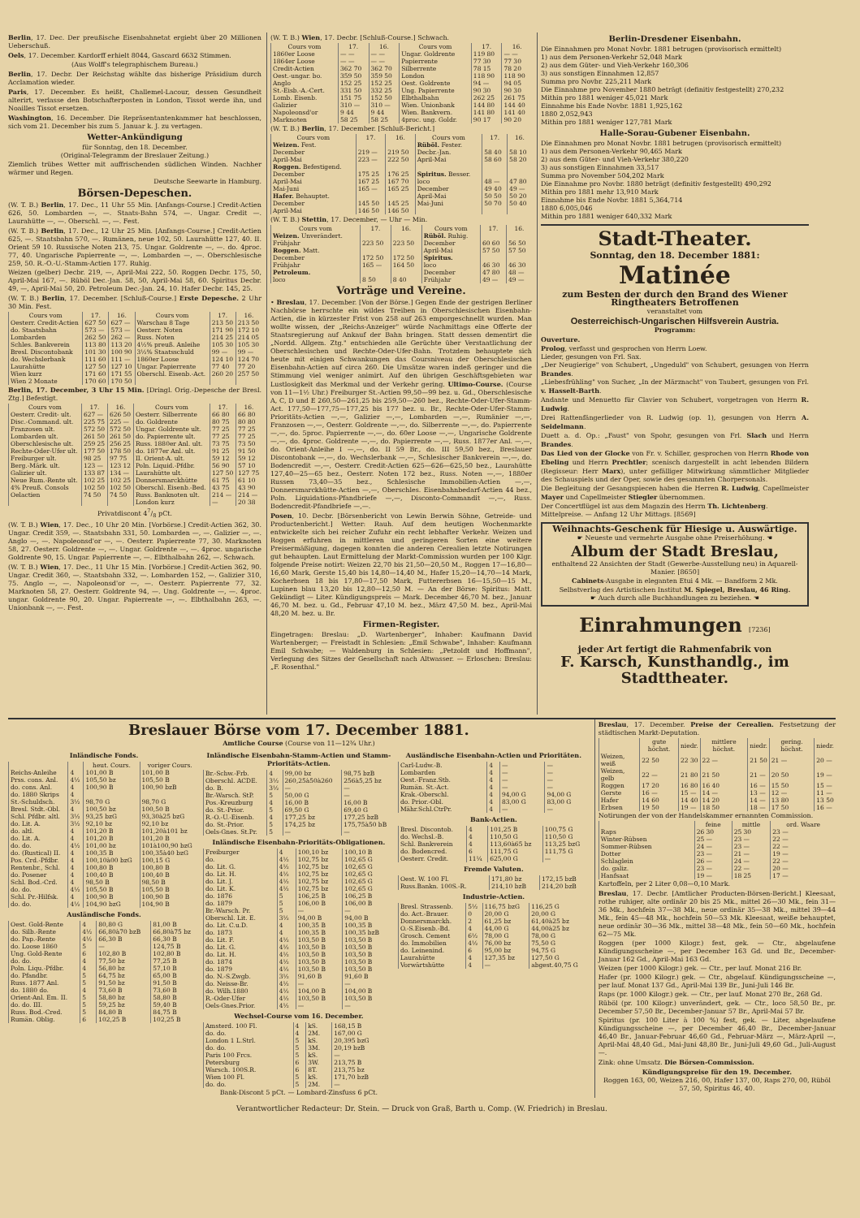Berlin, 17. Dec. Der preußische Eisenbahnetat ergiebt über 20 Millionen Ueberschuß.
Oels, 17. December. Kardorff erhielt 8044, Gascard 6632 Stimmen.
(Aus Wolff's telegraphischem Bureau.)
Berlin, 17. Decbr. Der Reichstag wählte das bisherige Präsidium durch Acclamation wieder.
Paris, 17. December. Es heißt, Challemel-Lacour, dessen Gesundheit alterirt, verlasse den Botschafterposten in London, Tissot werde ihn, und Noailles Tissot ersetzen.
Washington, 16. December. Die Repräsentantenkammer hat beschlossen, sich vom 21. December bis zum 5. Januar k. J. zu vertagen.
Wetter-Ankündigung
für Sonntag, den 18. December.
(Original-Telegramm der Breslauer Zeitung.)
Ziemlich trübes Wetter mit auffrischenden südlichen Winden. Nachher wärmer und Regen.
Deutsche Seewarte in Hamburg.
Börsen-Depeschen.
(W. T. B.) Berlin, 17. Dec., 11 Uhr 55 Min. [Anfangs-Course.] Credit-Actien 626, 50. Lombarden —, —. Staats-Bahn 574, —. Ungar. Credit —. Laurahütte —, —. Oberschl. —, —. Fest.
(W. T. B.) Berlin, 17. Dec., 12 Uhr 25 Min. [Anfangs-Course.] Credit-Actien 625, —. Staatsbahn 570, —. Rumänen, neue 102, 50. Laurahütte 127, 40. II. Orient 59 10. Russische Noten 213, 75. Ungar. Goldrente —, —. do. 4proc. 77, 40. Ungarische Papierrente —, —. Lombarden —, —. Oberschlesische 259, 50. R.-O.-U.-Stamm-Actien 177. Ruhig.
Weizen (gelber) Decbr. 219, —, April-Mai 222, 50. Roggen Decbr. 175, 50, April-Mai 167, —. Rüböl Dec.-Jan. 58, 50, April-Mai 58, 60. Spiritus Decbr. 49, —, April-Mai 50, 20. Petroleum Dec.-Jan. 24, 10. Hafer Decbr. 145, 25.
(W. T. B.) Berlin, 17. December. [Schluß-Course.] Erste Depesche. 2 Uhr 30 Min. Fest.
| Cours vom | 17. | 16. | Cours vom | 17. | 16. |
| --- | --- | --- | --- | --- | --- |
| Oesterr. Credit-Actien | 627 50 | 627 — | Warschau 8 Tage | 213 50 | 213 50 |
| do. Staatsbahn | 573 — | 573 — | Oesterr. Noten | 171 90 | 172 10 |
| Lombarden | 262 50 | 262 — | Russ. Noten | 214 25 | 214 05 |
| Schles. Bankverein | 113 80 | 113 20 | 4½% preuß. Anleihe | 105 30 | 105 30 |
| Bresl. Discontobank | 101 30 | 100 90 | 3½% Staatsschuld | 99 — | 99 — |
| do. Wechslerbank | 111 60 | 111 — | 1860er Loose | 124 10 | 124 70 |
| Laurahütte | 127 50 | 127 10 | Ungar. Papierrente | 77 40 | 77 20 |
| Wien kurz | 171 60 | 171 55 | Oberschl. Eisenb.-Act. | 260 20 | 257 50 |
| Wien 2 Monate | 170 60 | 170 50 | | | |
Berlin, 17. December, 3 Uhr 15 Min. [Dringl. Orig.-Depesche der Bresl. Ztg.] Befestigt.
| Cours vom | 17. | 16. | Cours vom | 17. | 16. |
| --- | --- | --- | --- | --- | --- |
| Oesterr. Credit- ult. | 627 — | 626 50 | Oesterr. Silberrente | 66 80 | 66 80 |
| Disc.-Command. ult. | 225 75 | 225 — | do. Goldrente | 80 75 | 80 80 |
| Franzosen ult. | 572 50 | 572 50 | Ungar. Goldrente ult. | 77 25 | 77 25 |
| Lombarden ult. | 261 50 | 261 50 | do. Papierrente ult. | 77 25 | 77 25 |
| Oberschlesische ult. | 259 25 | 256 25 | Russ. 1880er Anl. ult. | 73 75 | 73 50 |
| Rechte-Oder-Ufer ult. | 177 50 | 178 50 | do. 1877er Anl. ult. | 91 25 | 91 50 |
| Freiburger ult. | 98 25 | 97 75 | II. Orient-A. ult. | 59 12 | 59 12 |
| Berg.-Märk. ult. | 123 — | 123 12 | Poln. Liquid.-Pfdbr. | 56 90 | 57 10 |
| Galizier ult. | 133 87 | 134 — | Laurahütte ult. | 127 50 | 127 75 |
| Neue Rum.-Rente ult. | 102 25 | 102 25 | Donnersmarckhütte | 61 75 | 61 10 |
| 4% Preuß. Consols | 102 50 | 102 50 | Oberschl. Eisenb.-Bed. | 43 75 | 43 90 |
| Oelactien | 74 50 | 74 50 | Russ. Banknoten ult. | 214 — | 214 — |
| | | | London kurz | — | 20 38 |
Privatdiscont 47/8 pCt.
(W. T. B.) Wien, 17. Dec., 10 Uhr 20 Min. [Vorbörse.] Credit-Actien 362, 30. Ungar. Credit 359, —. Staatsbahn 331, 50. Lombarden —, —. Galizier —, —. Anglo —, —. Napoleonsd'or —, —. Oesterr. Papierrente 77, 30. Marknoten 58, 27. Oesterr. Goldrente —, —. Ungar. Goldrente —, —. 4proc. ungarische Goldrente 90, 15. Ungar. Papierrente —, —. Elbthalbahn 262, —. Schwach.
(W. T. B.) Wien, 17. Dec., 11 Uhr 15 Min. [Vorbörse.] Credit-Actien 362, 90. Ungar. Credit 360, —. Staatsbahn 332, —. Lombarden 152, —. Galizier 310, 75. Anglo —, —. Napoleonsd'or —, —. Oesterr. Papierrente 77, 32. Marknoten 58, 27. Oesterr. Goldrente 94, —. Ung. Goldrente —, —. 4proc. ungar. Goldrente 90, 20. Ungar. Papierrente —, —. Elbthalbahn 263, —. Unionbank —, —. Fest.
(W. T. B.) Wien, 17. Decbr. [Schluß-Course.] Schwach.
| Cours vom | 17. | 16. | Cours vom | 17. | 16. |
| --- | --- | --- | --- | --- | --- |
| 1860er Loose | — — | — — | Ungar. Goldrente | 119 80 | — — |
| 1864er Loose | — — | — — | Papierrente | 77 30 | 77 30 |
| Credit-Actien | 362 70 | 362 70 | Silberrente | 78 15 | 78 20 |
| Oest.-ungar. bo. | 359 50 | 359 50 | London | 118 90 | 118 90 |
| Anglo | 152 25 | 152 25 | Oest. Goldrente | 94 — | 94 05 |
| St.-Eisb.-A.-Cert. | 331 50 | 332 25 | Ung. Papierrente | 90 30 | 90 30 |
| Lomb. Eisenb. | 151 75 | 152 50 | Elbthalbahn | 262 25 | 261 75 |
| Galizier | 310 — | 310 — | Wien. Unionbank | 144 80 | 144 40 |
| Napoleonsd'or | 9 44 | 9 44 | Wien. Bankvern. | 141 80 | 141 40 |
| Marknoten | 58 25 | 58 25 | 4proc. ung. Goldr. | 90 17 | 90 20 |
(W. T. B.) Berlin, 17. December. [Schluß-Bericht.]
| Cours vom | 17. | 16. | Cours vom | 17. | 16. |
| --- | --- | --- | --- | --- | --- |
| Weizen. Fest. | | | Rüböl. Fester. | | |
| December | 219 — | 219 50 | Decbr.-Jan. | 58 40 | 58 10 |
| April-Mai | 223 — | 222 50 | April-Mai | 58 60 | 58 20 |
| Roggen. Befestigend. | | | | | |
| December | 175 25 | 176 25 | Spiritus. Besser. | | |
| April-Mai | 167 25 | 167 70 | loco | 48 — | 47 80 |
| Mai-Juni | 165 — | 165 25 | December | 49 40 | 49 — |
| Hafer. Behauptet. | | | April-Mai | 50 50 | 50 20 |
| December | 145 50 | 145 25 | Mai-Juni | 50 70 | 50 40 |
| April-Mai | 146 50 | 146 50 | | | |
(W. T. B.) Stettin, 17. December, — Uhr — Min.
| Cours vom | 17. | 16. | Cours vom | 17. | 16. |
| --- | --- | --- | --- | --- | --- |
| Weizen. Unverändert. | | | Rüböl. Ruhig. | | |
| Frühjahr | 223 50 | 223 50 | December | 60 60 | 56 50 |
| Roggen. Matt. | | | April-Mai | 57 50 | 57 50 |
| December | 172 50 | 172 50 | Spiritus. | | |
| Frühjahr | 165 — | 164 50 | loco | 46 30 | 46 30 |
| Petroleum. | | | December | 47 80 | 48 — |
| loco | 8 50 | 8 40 | Frühjahr | 49 — | 49 — |
Vorträge und Vereine.
• Breslau, 17. December. [Von der Börse.] Gegen Ende der gestrigen Berliner Nachbörse herrschte ein wildes Treiben in Oberschlesischen Eisenbahn-Actien, die in kürzester Frist von 258 auf 263 emporgeschnellt wurden. Man wollte wissen, der „Reichs-Anzeiger" würde Nachmittags eine Offerte der Staatsregierung auf Ankauf der Bahn bringen. Statt dessen dementirt die „Nordd. Allgem. Ztg." entschieden alle Gerüchte über Verstaatlichung der Oberschlesischen und Rechte-Oder-Ufer-Bahn. Trotzdem behauptete sich heute mit einigen Schwankungen das Coursniveau der Oberschlesischen Eisenbahn-Actien auf circa 260. Die Umsätze waren indeß geringer und die Stimmung viel weniger animirt. Auf den übrigen Geschäftsgebieten war Lustlosigkeit das Merkmal und der Verkehr gering. Ultimo-Course. (Course von 11—1½ Uhr.) Freiburger St.-Actien 99,50—99 bez. u. Gd., Oberschlesische A, C, D und E 260,50—261,25 bis 259,50—260 bez., Rechte-Oder-Ufer-Stamm-Act. 177,50—177,75—177,25 bis 177 bez. u. Br., Rechte-Oder-Ufer-Stamm-Prioritäts-Actien —,—, Galizier —,—, Lombarden —,—, Rumänier —,—, Franzosen —,—, Oesterr. Goldrente —,—, do. Silberrente —,—, do. Papierrente —,—, do. 5proc. Papierrente —,—, do. 60er Loose —,—, Ungarische Goldrente —,—, do. 4proc. Goldrente —,—, do. Papierrente —,—, Russ. 1877er Anl. —,—, do. Orient-Anleihe I —,—, do. II 59 Br., do. III 59,50 bez., Breslauer Discontobank —,—, do. Wechslerbank —,—, Schlesischer Bankverein —,—, do. Bodencredit —,—, Oesterr. Credit-Actien 625—626—625,50 bez., Laurahütte 127,40—25—65 bez., Oesterr. Noten 172 bez., Russ. Noten —,—, 1880er Russen 73,40—35 bez., Schlesische Immobilien-Actien —,—, Donnersmarckhütte-Actien —,—, Oberschles. Eisenbahnbedarf-Actien 44 bez., Poln. Liquidations-Pfandbriefe —,—, Disconto-Commandit —,—, Russ. Bodencredit-Pfandbriefe —,—.
Posen, 10. Decbr. [Börsenbericht von Lewin Berwin Söhne, Getreide- und Productenbericht.] Wetter: Rauh. Auf dem heutigen Wochenmarkte entwickelte sich bei reicher Zufuhr ein recht lebhafter Verkehr. Weizen und Roggen erfuhren in mittleren und geringeren Sorten eine weitere Preisermäßigung, dagegen konnten die anderen Cerealien letzte Notirungen gut behaupten. Laut Ermittelung der Markt-Commission wurden per 100 Klgr. folgende Preise notirt: Weizen 22,70 bis 21,50—20,50 M., Roggen 17—16,80—16,60 Mark, Gerste 15,40 bis 14,80—14,40 M., Hafer 15,20—14,70—14 Mark, Kocherbsen 18 bis 17,80—17,50 Mark, Futtererbsen 16—15,50—15 M., Lupinen blau 13,20 bis 12,80—12,50 M. — An der Börse: Spiritus: Matt. Gekündigt — Liter. Kündigungspreis — Mark. December 46,70 M. bez., Januar 46,70 M. bez. u. Gd., Februar 47,10 M. bez., März 47,50 M. bez., April-Mai 48,20 M. bez. u. Br.
Firmen-Register.
Eingetragen: Breslau: „D. Wartenberger", Inhaber: Kaufmann David Wartenberger; — Freistadt in Schlesien: „Emil Schwabe", Inhaber: Kaufmann Emil Schwabe; — Waldenburg in Schlesien: „Petzoldt und Hoffmann", Verlegung des Sitzes der Gesellschaft nach Altwasser. — Erloschen: Breslau: „F. Rosenthal."
Berlin-Dresdener Eisenbahn.
Die Einnahmen pro Monat Novbr. 1881 betrugen (provisorisch ermittelt)
1) aus dem Personen-Verkehr 52,048 Mark
2) aus dem Güter- und Vieh-Verkehr 160,306
3) aus sonstigen Einnahmen 12,857
Summa pro Novbr. 225,211 Mark
Die Einnahme pro November 1880 beträgt (definitiv festgestellt) 270,232
Mithin pro 1881 weniger 45,021 Mark
Einnahme bis Ende Novbr. 1881 1,925,162
1880 2,052,943
Mithin pro 1881 weniger 127,781 Mark
Halle-Sorau-Gubener Eisenbahn.
Die Einnahmen pro Monat Novbr. 1881 betrugen (provisorisch ermittelt)
1) aus dem Personen-Verkehr 90,465 Mark
2) aus dem Güter- und Vieh-Verkehr 380,220
3) aus sonstigen Einnahmen 33,517
Summa pro November 504,202 Mark
Die Einnahme pro Novbr. 1880 beträgt (definitiv festgestellt) 490,292
Mithin pro 1881 mehr 13,910 Mark
Einnahme bis Ende Novbr. 1881 5,364,714
1880 6,005,046
Mithin pro 1881 weniger 640,332 Mark
Stadt-Theater.
Sonntag, den 18. December 1881:
Matinée
zum Besten der durch den Brand des Wiener Ringtheaters Betroffenen
veranstaltet vom
Oesterreichisch-Ungarischen Hilfsverein Austria.
Programm:
Ouverture.
Prolog, verfasst und gesprochen von Herrn Loew.
Lieder, gesungen von Frl. Sax.
„Der Neugierige" von Schubert, „Ungeduld" von Schubert, gesungen von Herrn Brandes.
„Liebesfrühling" von Sucher, „In der Märznacht" von Taubert, gesungen von Frl. v. Hasselt-Barth.
Andante und Menuetto für Clavier von Schubert, vorgetragen von Herrn R. Ludwig.
Drei Rattenfängerlieder von R. Ludwig (op. 1), gesungen von Herrn A. Seidelmann.
Duett a. d. Op.: „Faust" von Spohr, gesungen von Frl. Slach und Herrn Brandes.
Das Lied von der Glocke von Fr. v. Schiller, gesprochen von Herrn Rhode von Ebeling und Herrn Prechtler; scenisch dargestellt in acht lebenden Bildern (Regisseur: Herr Marx), unter gefälliger Mitwirkung sämmtlicher Mitglieder des Schauspiels und der Oper, sowie des gesammten Chorpersonals.
Die Begleitung der Gesangspiecen haben die Herren R. Ludwig, Capellmeister Mayer und Capellmeister Stiegler übernommen.
Der Concertflügel ist aus dem Magazin des Herrn Th. Lichtenberg.
Mittelpreise. — Anfang 12 Uhr Mittags. [8569]
Weihnachts-Geschenk für Hiesige u. Auswärtige.
☛ Neueste und vermehrte Ausgabe ohne Preiserhöhung. ☚
Album der Stadt Breslau,
enthaltend 22 Ansichten der Stadt (Gewerbe-Ausstellung neu) in Aquarell-Manier. [8650]
Cabinets-Ausgabe in eleganten Etui 4 Mk. — Bandform 2 Mk.
Selbstverlag des Artistischen Institut M. Spiegel, Breslau, 46 Ring.
☛ Auch durch alle Buchhandlungen zu beziehen. ☚
Einrahmungen [7236]
jeder Art fertigt die Rahmenfabrik von
F. Karsch, Kunsthandlg., im Stadttheater.
Breslauer Börse vom 17. December 1881.
Amtliche Course (Course von 11—12¾ Uhr.)
Inländische Fonds.
| | | heut. Cours. | voriger Cours. |
| --- | --- | --- | --- |
| Reichs-Anleihe | 4 | 101,00 B | 101,00 B |
| Prss. cons. Anl. | 4½ | 105,50 bz | 105,50 B |
| do. cons. Anl. | 4 | 100,90 B | 100,90 bzB |
| do. 1880 Skrips | 4 | | |
| St.-Schuldsch. | 3½ | 98,70 G | 98,70 G |
| Bresl. Stdt.-Obl. | 4 | 100,50 bz | 100,50 B |
| Schl. Pfdbr. altl. | 3½ | 93,25 bzG | 93,30à25 bzG |
| do. Lit. A. | 3½ | 92,10 bz | 92,10 bz |
| do. altl. | 4 | 101,20 B | 101,20à101 bz |
| do. Lit. A. | 4 | 101,20 B | 101,20 B |
| do. do. | 4½ | 101,00 bz | 101à100,90 bzG |
| do. (Rustical) II. | 4 | 100,35 B | 100,35à40 bzG |
| Pos. Crd.-Pfdbr. | 4 | 100,10à00 bzG | 100,15 G |
| Rentenbr., Schl. | 4 | 100,80 B | 100,80 B |
| do. Posener | 4 | 100,40 B | 100,40 B |
| Schl. Bod.-Crd. | 4 | 98,50 B | 98,50 B |
| do. do. | 4½ | 105,50 B | 105,50 B |
| Schl. Pr.-Hilfsk. | 4 | 100,90 B | 100,90 B |
| do. do. | 4½ | 104,90 bzG | 104,90 B |
Ausländische Fonds.
| Oest. Gold-Rente | 4 | 80,80 G | 81,00 B |
| do. Silb.-Rente | 4½ | 66,80à70 bzB | 66,80à75 bz |
| do. Pap.-Rente | 4½ | 66,30 B | 66,30 B |
| do. Loose 1860 | 5 | — | 124,75 B |
| Ung. Gold-Rente | 6 | 102,80 B | 102,80 B |
| do. do. | 4 | 77,50 bz | 77,25 B |
| Poln. Liqu.-Pfdbr. | 4 | 56,80 bz | 57,10 B |
| do. Pfandbr. | 5 | 64,75 bz | 65,00 B |
| Russ. 1877 Anl. | 5 | 91,50 bz | 91,50 B |
| do. 1880 do. | 4 | 73,60 B | 73,60 B |
| Orient-Anl. Em. II. | 5 | 58,80 bz | 58,80 B |
| do. do. III. | 5 | 59,25 bz | 59,40 B |
| Russ. Bod.-Cred. | 5 | 84,80 B | 84,75 B |
| Rumän. Oblig. | 6 | 102,25 B | 102,25 B |
Inländische Eisenbahn-Stamm-Actien und Stamm-Prioritäts-Actien.
| Br.-Schw.-Frb. | 4 | 99,00 bz | 98,75 bzB |
| Oberschl. ACDE. | 3½ | 260,25à50à260 | 256à5,25 bz |
| do. B. | 3½ | — | — |
| Br.-Warsch. StP. | 5 | 50,00 G | — |
| Pos.-Kreuzburg | 4 | 16,00 B | 16,00 B |
| do. St.-Prior. | 5 | 69,50 G | 69,40 G |
| R.-O.-U.-Eisenb. | 4 | 177,25 bz | 177,25 bzB |
| do. St.-Prior. | 5 | 174,25 bz | 175,75à50 bB |
| Oels-Gnes. St.Pr. | 5 | — | — |
Inländische Eisenbahn-Prioritäts-Obligationen.
| Freiburger | 4 | 100,10 bz | 100,10 B |
| do. | 4½ | 102,75 bz | 102,65 G |
| do. Lit. G. | 4½ | 102,75 bz | 102,65 G |
| do. Lit. H. | 4½ | 102,75 bz | 102,65 G |
| do. Lit. J. | 4½ | 102,75 bz | 102,65 G |
| do. Lit. K. | 4½ | 102,75 bz | 102,65 G |
| do. 1876 | 5 | 106,25 B | 106,25 B |
| do. 1879 | 5 | 106,00 B | 106,00 B |
| Br.-Warsch. Pr. | 5 | — | — |
| Oberschl. Lit. E. | 3½ | 94,00 B | 94,00 B |
| do. Lit. C.u.D. | 4 | 100,35 B | 100,35 B |
| do. 1873 | 4 | 100,35 B | 100,35 bzB |
| do. Lit. F. | 4½ | 103,50 B | 103,50 B |
| do. Lit. G. | 4½ | 103,50 B | 103,50 B |
| do. Lit. H. | 4½ | 103,50 B | 103,50 B |
| do. 1874 | 4½ | 103,50 B | 103,50 B |
| do. 1879 | 4½ | 103,50 B | 103,50 B |
| do. N.-S.Zwgb. | 3½ | 91,60 B | 91,60 B |
| do. Neisse-Br. | 4½ | — | — |
| do. Wilh.1880 | 4½ | 104,00 B | 104,00 B |
| R.-Oder-Ufer | 4½ | 103,50 B | 103,50 B |
| Oels-Gnes.Prior. | 4½ | — | — |
Wechsel-Course vom 16. December.
| Amsterd. 100 Fl. | 4 | kS. | 168,15 B |
| do. do. | 4 | 2M. | 167,00 G |
| London 1 L.Strl. | 5 | kS. | 20,395 bzG |
| do. do. | 5 | 3M. | 20,19 bzB |
| Paris 100 Frcs. | 5 | kS. | — |
| Petersburg | 6 | 3W. | 213,75 B |
| Warsch. 100S.R. | 6 | 8T. | 213,75 bz |
| Wien 100 Fl. | 5 | kS. | 171,70 bzB |
| do. do. | 5 | 2M. | — |
Ausländische Eisenbahn-Actien und Prioritäten.
| Carl-Ludw.-B. | 4 | — | — |
| Lombarden | 4 | — | — |
| Oest.-Franz.Stb. | 4 | — | — |
| Rumän. St.-Act. | 4 | — | — |
| Krak.-Oberschl. | 4 | 94,00 G | 94,00 G |
| do. Prior.-Obl. | 4 | 83,00 G | 83,00 G |
| Mähr.Schl.CtrPr. | 4 | — | — |
Bank-Actien.
| Bresl. Discontob. | 4 | 101,25 B | 100,75 G |
| do. Wechsl.-B. | 4 | 110,50 G | 110,50 G |
| Schl. Bankverein | 4 | 113,60à65 bz | 113,25 bzG |
| do. Bodencred. | 6 | 111,75 G | 111,75 G |
| Oesterr. Credit. | 11¼ | 625,00 G | — |
Fremde Valuten.
| Oest. W. 100 Fl. | 171,80 bz | 172,15 bzB |
| Russ.Bankn. 100S.-R. | 214,10 bzB | 214,20 bzB |
Industrie-Actien.
| Bresl. Strassenb. | 5½ | 116,75 bzG | 116,25 G |
| do. Act.-Brauer. | 0 | 20,00 G | 20,00 G |
| Donnersmarckh. | 2 | 61,25 bz | 61,40à25 bz |
| O.-S.Eisenb.-Bd. | 4 | 44,00 G | 44,00à25 bz |
| Grosch. Cement | 6½ | 78,00 G | 78,00 G |
| do. Immobilien | 4½ | 76,00 bz | 75,50 G |
| do. Leinenind. | 6 | 95,00 bz | 94,75 G |
| Laurahütte | 4 | 127,35 bz | 127,50 G |
| Vorwärtshütte | 4 | — | abgest.40,75 G |
Bank-Discont 5 pCt. — Lombard-Zinsfuss 6 pCt.
Breslau, 17. December. Preise der Cerealien. Festsetzung der städtischen Markt-Deputation.
| | gute höchst. | niedr. | mittlere höchst. | niedr. | gering. höchst. | niedr. |
| --- | --- | --- | --- | --- | --- | --- |
| Weizen, weiß | 22 50 | 22 30 | 22 — | 21 50 | 21 — | 20 — |
| Weizen, gelb | 22 — | 21 80 | 21 50 | 21 — | 20 50 | 19 — |
| Roggen | 17 20 | 16 80 | 16 40 | 16 — | 15 50 | 15 — |
| Gerste | 16 — | 15 — | 14 — | 13 — | 12 — | 11 — |
| Hafer | 14 60 | 14 40 | 14 20 | 14 — | 13 80 | 13 50 |
| Erbsen | 19 50 | 19 — | 18 50 | 18 — | 17 50 | 16 — |
Notirungen der von der Handelskammer ernannten Commission.
| | feine | mittle | ord. Waare |
| --- | --- | --- | --- |
| Raps | 26 30 | 25 30 | 23 — |
| Winter-Rübsen | 25 — | 23 — | 22 — |
| Sommer-Rübsen | 24 — | 23 — | 22 — |
| Dotter | 23 — | 21 — | 19 — |
| Schlaglein | 26 — | 24 — | 22 — |
| do. galiz. | 23 — | 22 — | 20 — |
| Hanfsaat | 19 — | 18 25 | 17 — |
Kartoffeln, per 2 Liter 0,08—0,10 Mark.
Breslau, 17. Decbr. [Amtlicher Producten-Börsen-Bericht.] Kleesaat, rothe ruhiger, alte ordinär 20 bis 25 Mk., mittel 26—30 Mk., fein 31—36 Mk., hochfein 37—38 Mk., neue ordinär 35—38 Mk., mittel 39—44 Mk., fein 45—48 Mk., hochfein 50—53 Mk. Kleesaat, weiße behauptet, neue ordinär 30—36 Mk., mittel 38—48 Mk., fein 50—60 Mk., hochfein 62—75 Mk.
Roggen (per 1000 Kilogr.) fest, gek. — Ctr., abgelaufene Kündigungsscheine —, per December 163 Gd. und Br., December-Januar 162 Gd., April-Mai 163 Gd.
Weizen (per 1000 Kilogr.) gek. — Ctr., per lauf. Monat 216 Br.
Hafer (pr. 1000 Kilogr.) gek. — Ctr., abgelauf. Kündigungsscheine —, per lauf. Monat 137 Gd., April-Mai 139 Br., Juni-Juli 146 Br.
Raps (pr. 1000 Kilogr.) gek. — Ctr., per lauf. Monat 270 Br., 268 Gd.
Rüböl (pr. 100 Kilogr.) unverändert, gek. — Ctr., loco 58,50 Br., pr. December 57,50 Br., December-Januar 57 Br., April-Mai 57 Br.
Spiritus (pr. 100 Liter à 100 %) fest, gek. — Liter, abgelaufene Kündigungsscheine —, per December 46,40 Br., December-Januar 46,40 Br., Januar-Februar 46,60 Gd., Februar-März —, März-April —, April-Mai 48,40 Gd., Mai-Juni 48,80 Br., Juni-Juli 49,60 Gd., Juli-August —.
Zink: ohne Umsatz. Die Börsen-Commission.
Kündigungspreise für den 19. December.
Roggen 163, 00, Weizen 216, 00, Hafer 137, 00, Raps 270, 00, Rüböl 57, 50, Spiritus 46, 40.
Verantwortlicher Redacteur: Dr. Stein. — Druck von Graß, Barth u. Comp. (W. Friedrich) in Breslau.